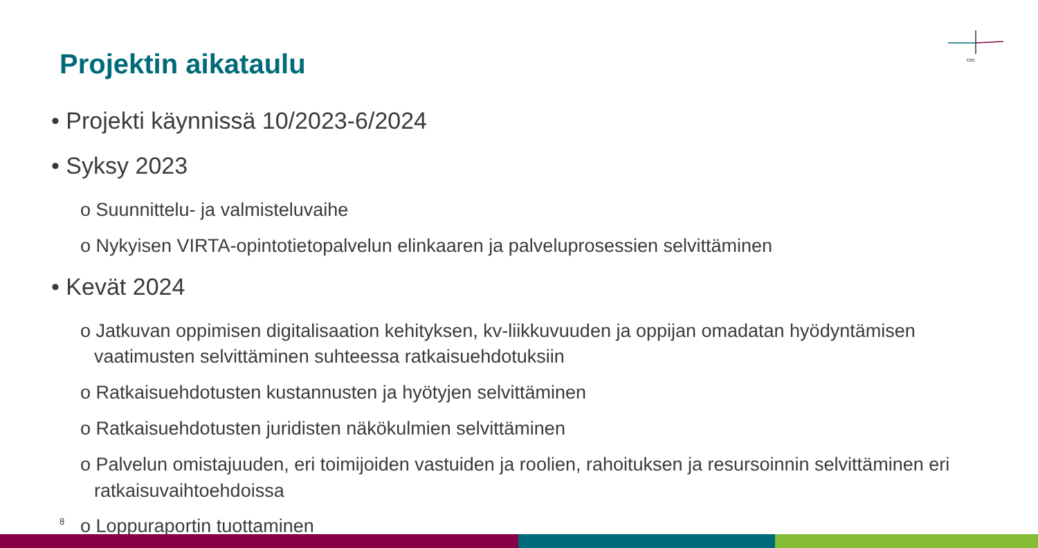Projektin aikataulu
csc
• Projekti käynnissä 10/2023-6/2024
• Syksy 2023
o Suunnittelu- ja valmisteluvaihe
o Nykyisen VIRTA-opintotietopalvelun elinkaaren ja palveluprosessien selvittäminen
• Kevät 2024
o Jatkuvan oppimisen digitalisaation kehityksen, kv-liikkuvuuden ja oppijan omadatan hyödyntämisen vaatimusten selvittäminen suhteessa ratkaisuehdotuksiin
o Ratkaisuehdotusten kustannusten ja hyötyjen selvittäminen
o Ratkaisuehdotusten juridisten näkökulmien selvittäminen
o Palvelun omistajuuden, eri toimijoiden vastuiden ja roolien, rahoituksen ja resursoinnin selvittäminen eri ratkaisuvaihtoehdoissa
o Loppuraportin tuottaminen
8